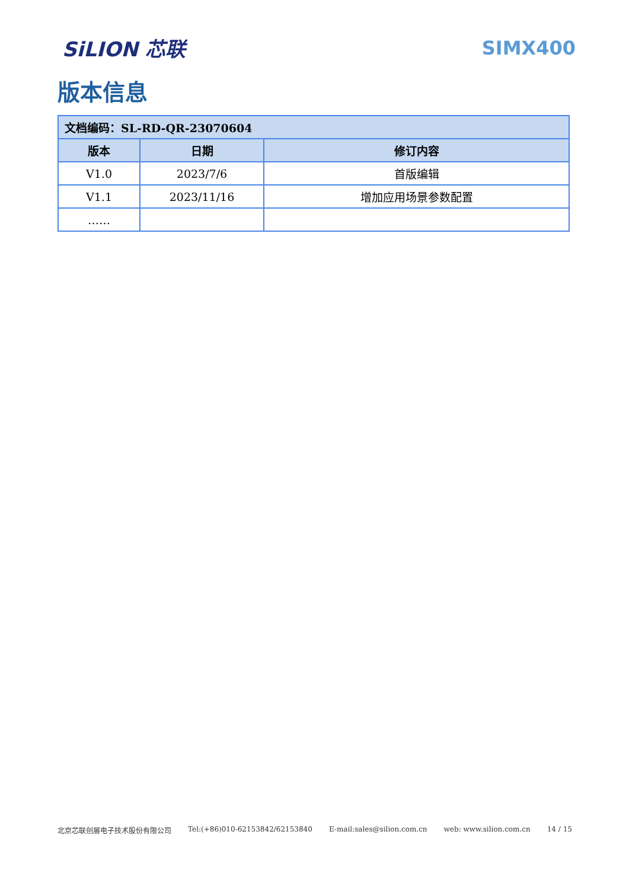SiLION 芯联 SIMX400
版本信息
| 文档编码：SL-RD-QR-23070604 | | |
| --- | --- | --- |
| 版本 | 日期 | 修订内容 |
| V1.0 | 2023/7/6 | 首版编辑 |
| V1.1 | 2023/11/16 | 增加应用场景参数配置 |
| …… | | |
北京芯联创展电子技术股份有限公司 Tel:(+86)010-62153842/62153840 E-mail:sales@silion.com.cn web: www.silion.com.cn 14 / 15